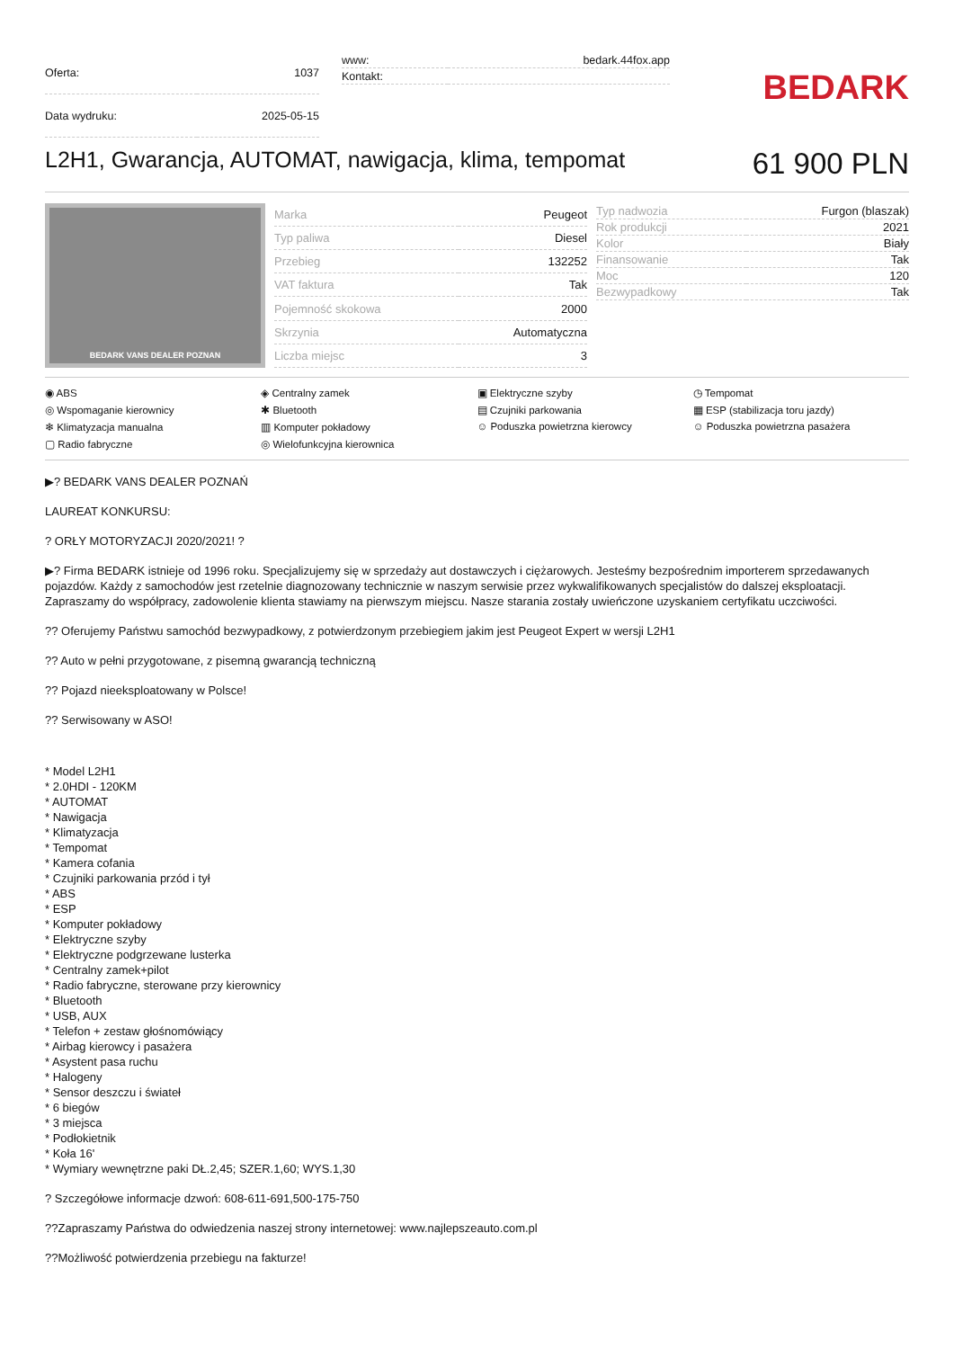| Oferta: | 1037 |
| Data wydruku: | 2025-05-15 |
| www: | bedark.44fox.app |
| Kontakt: | |
BEDARK
L2H1, Gwarancja, AUTOMAT, nawigacja, klima, tempomat 61 900 PLN
BEDARK VANS DEALER POZNAN
| Marka | Peugeot |
| Typ paliwa | Diesel |
| Przebieg | 132252 |
| VAT faktura | Tak |
| Pojemność skokowa | 2000 |
| Skrzynia | Automatyczna |
| Liczba miejsc | 3 |
| Typ nadwozia | Furgon (blaszak) |
| Rok produkcji | 2021 |
| Kolor | Biały |
| Finansowanie | Tak |
| Moc | 120 |
| Bezwypadkowy | Tak |
◉ ABS
◈ Centralny zamek
▣ Elektryczne szyby
◷ Tempomat
◎ Wspomaganie kierownicy
✱ Bluetooth
▤ Czujniki parkowania
▦ ESP (stabilizacja toru jazdy)
❄ Klimatyzacja manualna
▥ Komputer pokładowy
☺ Poduszka powietrzna kierowcy
☺ Poduszka powietrzna pasażera
▢ Radio fabryczne
◎ Wielofunkcyjna kierownica
▶? BEDARK VANS DEALER POZNAŃ
LAUREAT KONKURSU:
? ORŁY MOTORYZACJI 2020/2021! ?
▶? Firma BEDARK istnieje od 1996 roku. Specjalizujemy się w sprzedaży aut dostawczych i ciężarowych. Jesteśmy bezpośrednim importerem sprzedawanych pojazdów. Każdy z samochodów jest rzetelnie diagnozowany technicznie w naszym serwisie przez wykwalifikowanych specjalistów do dalszej eksploatacji. Zapraszamy do współpracy, zadowolenie klienta stawiamy na pierwszym miejscu. Nasze starania zostały uwieńczone uzyskaniem certyfikatu uczciwości.
?? Oferujemy Państwu samochód bezwypadkowy, z potwierdzonym przebiegiem jakim jest Peugeot Expert w wersji L2H1
?? Auto w pełni przygotowane, z pisemną gwarancją techniczną
?? Pojazd nieeksploatowany w Polsce!
?? Serwisowany w ASO!
* Model L2H1
* 2.0HDI - 120KM
* AUTOMAT
* Nawigacja
* Klimatyzacja
* Tempomat
* Kamera cofania
* Czujniki parkowania przód i tył
* ABS
* ESP
* Komputer pokładowy
* Elektryczne szyby
* Elektryczne podgrzewane lusterka
* Centralny zamek+pilot
* Radio fabryczne, sterowane przy kierownicy
* Bluetooth
* USB, AUX
* Telefon + zestaw głośnomówiący
* Airbag kierowcy i pasażera
* Asystent pasa ruchu
* Halogeny
* Sensor deszczu i świateł
* 6 biegów
* 3 miejsca
* Podłokietnik
* Koła 16'
* Wymiary wewnętrzne paki DŁ.2,45; SZER.1,60; WYS.1,30
? Szczegółowe informacje dzwoń: 608-611-691,500-175-750
??Zapraszamy Państwa do odwiedzenia naszej strony internetowej: www.najlepszeauto.com.pl
??Możliwość potwierdzenia przebiegu na fakturze!